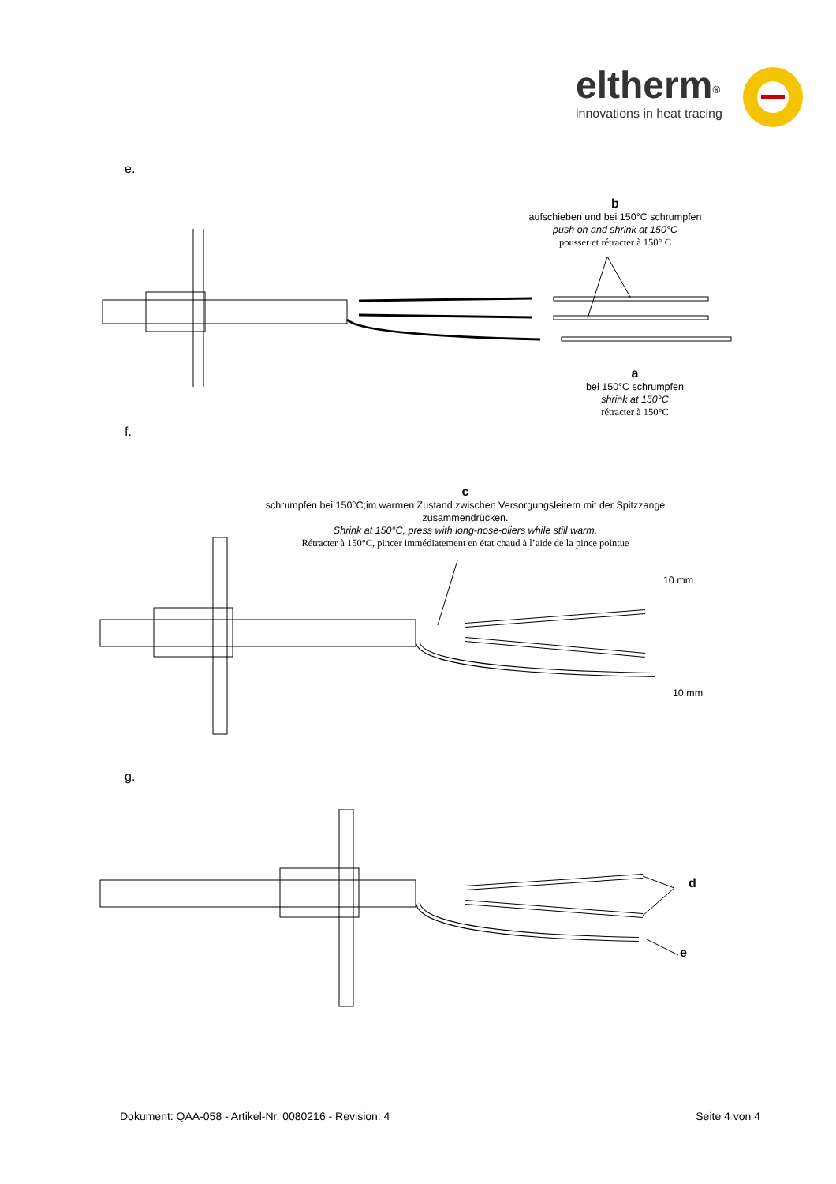eltherm<sup>®</sup>
innovations in heat tracing
e.
b
aufschieben und bei 150°C schrumpfen
push on and shrink at 150°C
pousser et rétracter à 150° C
a
bei 150°C schrumpfen
shrink at 150°C
rétracter à 150°C
f.
c
schrumpfen bei 150°C;im warmen Zustand zwischen Versorgungsleitern mit der Spitzzange zusammendrücken.
Shrink at 150°C, press with long-nose-pliers while still warm.
Rétracter à 150°C, pincer immédiatement en état chaud à l’aide de la pince pointue
10 mm
10 mm
g.
d
e
Dokument: QAA-058 - Artikel-Nr. 0080216 - Revision: 4 Seite 4 von 4